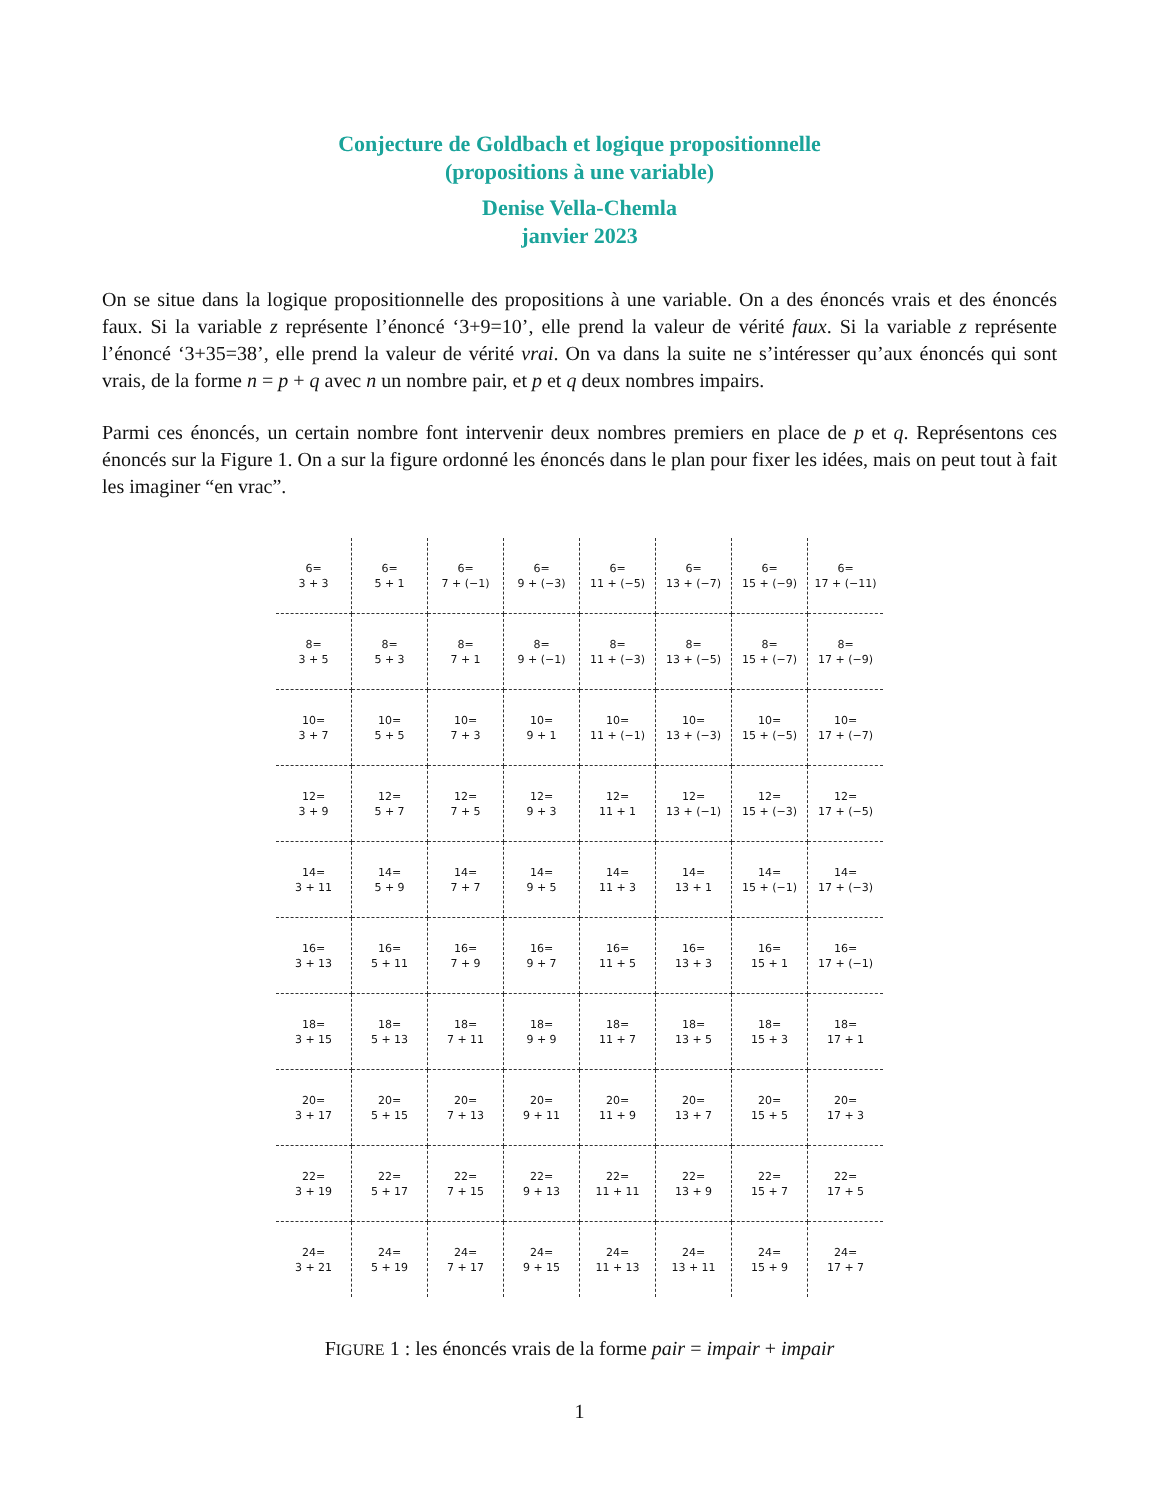Conjecture de Goldbach et logique propositionnelle
(propositions à une variable)
Denise Vella-Chemla
janvier 2023
On se situe dans la logique propositionnelle des propositions à une variable. On a des énoncés vrais et des énoncés faux. Si la variable z représente l’énoncé ‘3+9=10’, elle prend la valeur de vérité faux. Si la variable z représente l’énoncé ‘3+35=38’, elle prend la valeur de vérité vrai. On va dans la suite ne s’intéresser qu’aux énoncés qui sont vrais, de la forme n = p + q avec n un nombre pair, et p et q deux nombres impairs.
Parmi ces énoncés, un certain nombre font intervenir deux nombres premiers en place de p et q. Représentons ces énoncés sur la Figure 1. On a sur la figure ordonné les énoncés dans le plan pour fixer les idées, mais on peut tout à fait les imaginer “en vrac”.
| 6= 3 + 3 | 6= 5 + 1 | 6= 7 + (−1) | 6= 9 + (−3) | 6= 11 + (−5) | 6= 13 + (−7) | 6= 15 + (−9) | 6= 17 + (−11) |
| 8= 3 + 5 | 8= 5 + 3 | 8= 7 + 1 | 8= 9 + (−1) | 8= 11 + (−3) | 8= 13 + (−5) | 8= 15 + (−7) | 8= 17 + (−9) |
| 10= 3 + 7 | 10= 5 + 5 | 10= 7 + 3 | 10= 9 + 1 | 10= 11 + (−1) | 10= 13 + (−3) | 10= 15 + (−5) | 10= 17 + (−7) |
| 12= 3 + 9 | 12= 5 + 7 | 12= 7 + 5 | 12= 9 + 3 | 12= 11 + 1 | 12= 13 + (−1) | 12= 15 + (−3) | 12= 17 + (−5) |
| 14= 3 + 11 | 14= 5 + 9 | 14= 7 + 7 | 14= 9 + 5 | 14= 11 + 3 | 14= 13 + 1 | 14= 15 + (−1) | 14= 17 + (−3) |
| 16= 3 + 13 | 16= 5 + 11 | 16= 7 + 9 | 16= 9 + 7 | 16= 11 + 5 | 16= 13 + 3 | 16= 15 + 1 | 16= 17 + (−1) |
| 18= 3 + 15 | 18= 5 + 13 | 18= 7 + 11 | 18= 9 + 9 | 18= 11 + 7 | 18= 13 + 5 | 18= 15 + 3 | 18= 17 + 1 |
| 20= 3 + 17 | 20= 5 + 15 | 20= 7 + 13 | 20= 9 + 11 | 20= 11 + 9 | 20= 13 + 7 | 20= 15 + 5 | 20= 17 + 3 |
| 22= 3 + 19 | 22= 5 + 17 | 22= 7 + 15 | 22= 9 + 13 | 22= 11 + 11 | 22= 13 + 9 | 22= 15 + 7 | 22= 17 + 5 |
| 24= 3 + 21 | 24= 5 + 19 | 24= 7 + 17 | 24= 9 + 15 | 24= 11 + 13 | 24= 13 + 11 | 24= 15 + 9 | 24= 17 + 7 |
FIGURE 1 : les énoncés vrais de la forme pair = impair + impair
1